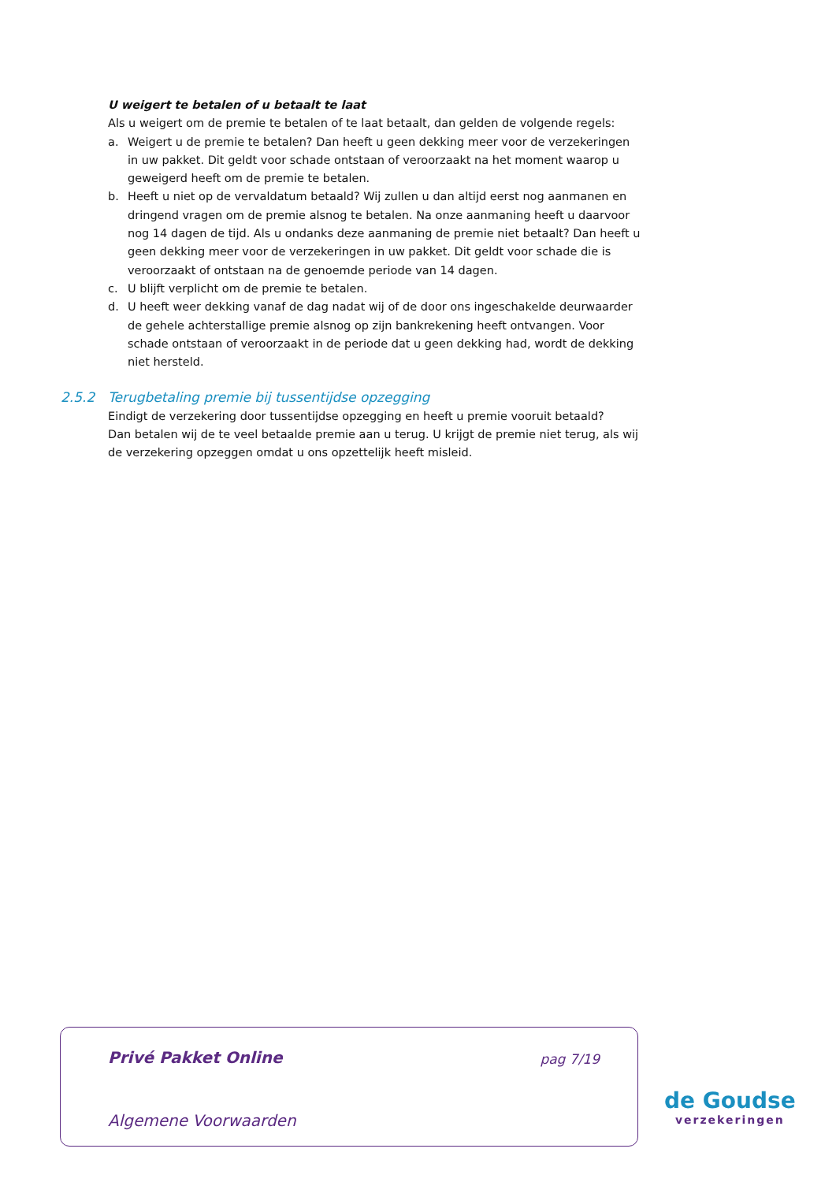U weigert te betalen of u betaalt te laat
Als u weigert om de premie te betalen of te laat betaalt, dan gelden de volgende regels:
a. Weigert u de premie te betalen? Dan heeft u geen dekking meer voor de verzekeringen in uw pakket. Dit geldt voor schade ontstaan of veroorzaakt na het moment waarop u geweigerd heeft om de premie te betalen.
b. Heeft u niet op de vervaldatum betaald? Wij zullen u dan altijd eerst nog aanmanen en dringend vragen om de premie alsnog te betalen. Na onze aanmaning heeft u daarvoor nog 14 dagen de tijd. Als u ondanks deze aanmaning de premie niet betaalt? Dan heeft u geen dekking meer voor de verzekeringen in uw pakket. Dit geldt voor schade die is veroorzaakt of ontstaan na de genoemde periode van 14 dagen.
c. U blijft verplicht om de premie te betalen.
d. U heeft weer dekking vanaf de dag nadat wij of de door ons ingeschakelde deurwaarder de gehele achterstallige premie alsnog op zijn bankrekening heeft ontvangen. Voor schade ontstaan of veroorzaakt in de periode dat u geen dekking had, wordt de dekking niet hersteld.
2.5.2 Terugbetaling premie bij tussentijdse opzegging
Eindigt de verzekering door tussentijdse opzegging en heeft u premie vooruit betaald?
Dan betalen wij de te veel betaalde premie aan u terug. U krijgt de premie niet terug, als wij de verzekering opzeggen omdat u ons opzettelijk heeft misleid.
Privé Pakket Online pag 7/19
Algemene Voorwaarden
de Goudse
verzekeringen